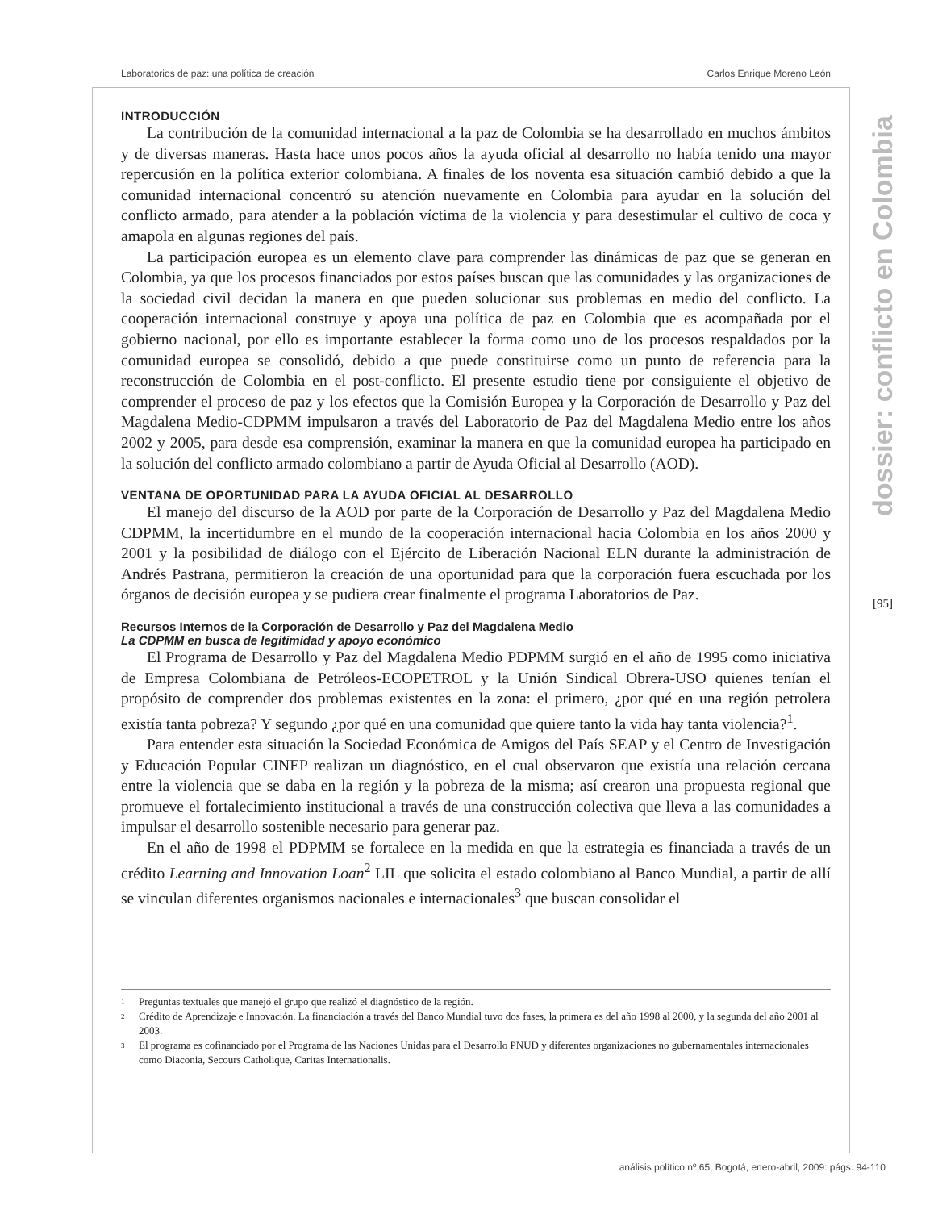Laboratorios de paz: una política de creación Carlos Enrique Moreno León
dossier: conflicto en Colombia
[95]
INTRODUCCIÓN
La contribución de la comunidad internacional a la paz de Colombia se ha desarrollado en muchos ámbitos y de diversas maneras. Hasta hace unos pocos años la ayuda oficial al desarrollo no había tenido una mayor repercusión en la política exterior colombiana. A finales de los noventa esa situación cambió debido a que la comunidad internacional concentró su atención nuevamente en Colombia para ayudar en la solución del conflicto armado, para atender a la población víctima de la violencia y para desestimular el cultivo de coca y amapola en algunas regiones del país.
La participación europea es un elemento clave para comprender las dinámicas de paz que se generan en Colombia, ya que los procesos financiados por estos países buscan que las comunidades y las organizaciones de la sociedad civil decidan la manera en que pueden solucionar sus problemas en medio del conflicto. La cooperación internacional construye y apoya una política de paz en Colombia que es acompañada por el gobierno nacional, por ello es importante establecer la forma como uno de los procesos respaldados por la comunidad europea se consolidó, debido a que puede constituirse como un punto de referencia para la reconstrucción de Colombia en el post-conflicto. El presente estudio tiene por consiguiente el objetivo de comprender el proceso de paz y los efectos que la Comisión Europea y la Corporación de Desarrollo y Paz del Magdalena Medio-CDPMM impulsaron a través del Laboratorio de Paz del Magdalena Medio entre los años 2002 y 2005, para desde esa comprensión, examinar la manera en que la comunidad europea ha participado en la solución del conflicto armado colombiano a partir de Ayuda Oficial al Desarrollo (AOD).
VENTANA DE OPORTUNIDAD PARA LA AYUDA OFICIAL AL DESARROLLO
El manejo del discurso de la AOD por parte de la Corporación de Desarrollo y Paz del Magdalena Medio CDPMM, la incertidumbre en el mundo de la cooperación internacional hacia Colombia en los años 2000 y 2001 y la posibilidad de diálogo con el Ejército de Liberación Nacional ELN durante la administración de Andrés Pastrana, permitieron la creación de una oportunidad para que la corporación fuera escuchada por los órganos de decisión europea y se pudiera crear finalmente el programa Laboratorios de Paz.
Recursos Internos de la Corporación de Desarrollo y Paz del Magdalena Medio
La CDPMM en busca de legitimidad y apoyo económico
El Programa de Desarrollo y Paz del Magdalena Medio PDPMM surgió en el año de 1995 como iniciativa de Empresa Colombiana de Petróleos-ECOPETROL y la Unión Sindical Obrera-USO quienes tenían el propósito de comprender dos problemas existentes en la zona: el primero, ¿por qué en una región petrolera existía tanta pobreza? Y segundo ¿por qué en una comunidad que quiere tanto la vida hay tanta violencia?<sup>1</sup>.
Para entender esta situación la Sociedad Económica de Amigos del País SEAP y el Centro de Investigación y Educación Popular CINEP realizan un diagnóstico, en el cual observaron que existía una relación cercana entre la violencia que se daba en la región y la pobreza de la misma; así crearon una propuesta regional que promueve el fortalecimiento institucional a través de una construcción colectiva que lleva a las comunidades a impulsar el desarrollo sostenible necesario para generar paz.
En el año de 1998 el PDPMM se fortalece en la medida en que la estrategia es financiada a través de un crédito Learning and Innovation Loan<sup>2</sup> LIL que solicita el estado colombiano al Banco Mundial, a partir de allí se vinculan diferentes organismos nacionales e internacionales<sup>3</sup> que buscan consolidar el
1 Preguntas textuales que manejó el grupo que realizó el diagnóstico de la región.
2 Crédito de Aprendizaje e Innovación. La financiación a través del Banco Mundial tuvo dos fases, la primera es del año 1998 al 2000, y la segunda del año 2001 al 2003.
3 El programa es cofinanciado por el Programa de las Naciones Unidas para el Desarrollo PNUD y diferentes organizaciones no gubernamentales internacionales como Diaconia, Secours Catholique, Caritas Internationalis.
análisis político nº 65, Bogotá, enero-abril, 2009: págs. 94-110